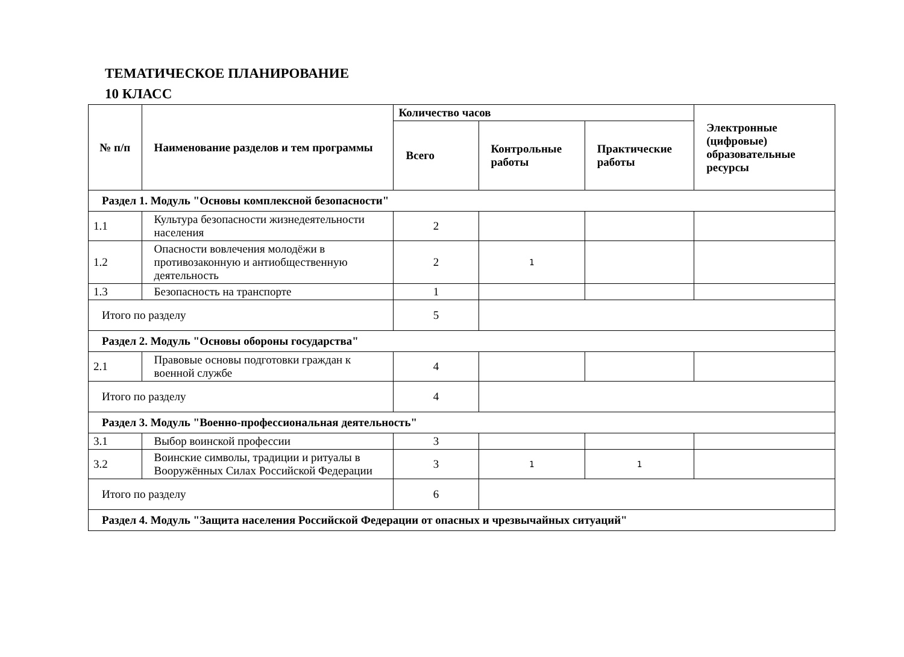ТЕМАТИЧЕСКОЕ ПЛАНИРОВАНИЕ
10 КЛАСС
| № п/п | Наименование разделов и тем программы | Количество часов | | | Электронные (цифровые) образовательные ресурсы |
| --- | --- | --- | --- | --- | --- |
| | | Всего | Контрольные работы | Практические работы | |
| Раздел 1. Модуль "Основы комплексной безопасности" | | | | | |
| 1.1 | Культура безопасности жизнедеятельности населения | 2 | | | |
| 1.2 | Опасности вовлечения молодёжи в противозаконную и антиобщественную деятельность | 2 | 1 | | |
| 1.3 | Безопасность на транспорте | 1 | | | |
| Итого по разделу | | 5 | | | |
| Раздел 2. Модуль "Основы обороны государства" | | | | | |
| 2.1 | Правовые основы подготовки граждан к военной службе | 4 | | | |
| Итого по разделу | | 4 | | | |
| Раздел 3. Модуль "Военно-профессиональная деятельность" | | | | | |
| 3.1 | Выбор воинской профессии | 3 | | | |
| 3.2 | Воинские символы, традиции и ритуалы в Вооружённых Силах Российской Федерации | 3 | 1 | 1 | |
| Итого по разделу | | 6 | | | |
| Раздел 4. Модуль "Защита населения Российской Федерации от опасных и чрезвычайных ситуаций" | | | | | |